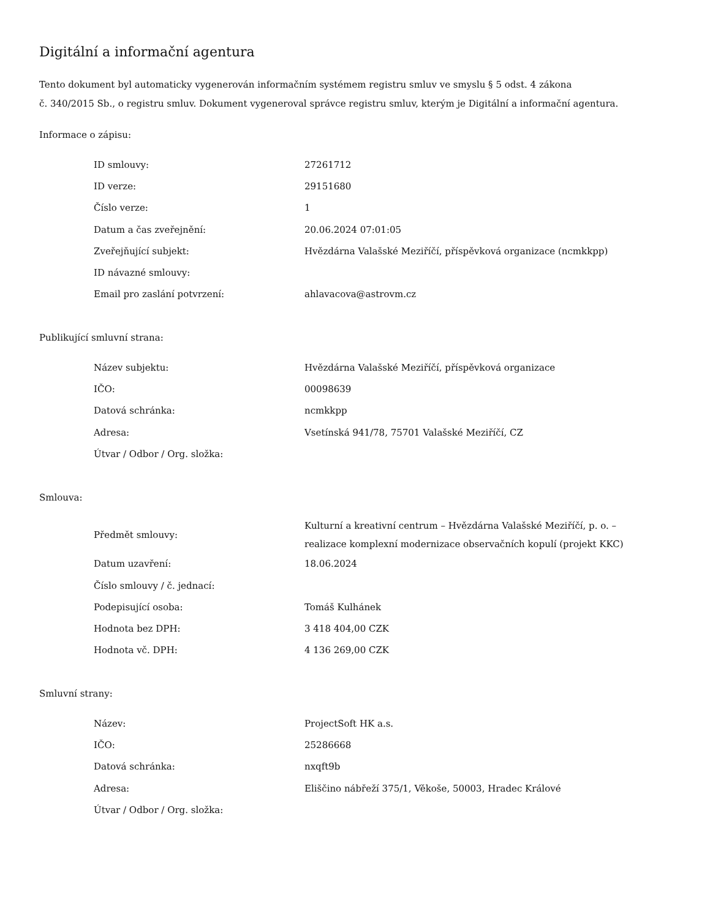Digitální a informační agentura
Tento dokument byl automaticky vygenerován informačním systémem registru smluv ve smyslu § 5 odst. 4 zákona
č. 340/2015 Sb., o registru smluv. Dokument vygeneroval správce registru smluv, kterým je Digitální a informační agentura.
Informace o zápisu:
| ID smlouvy: | 27261712 |
| ID verze: | 29151680 |
| Číslo verze: | 1 |
| Datum a čas zveřejnění: | 20.06.2024 07:01:05 |
| Zveřejňující subjekt: | Hvězdárna Valašské Meziříčí, příspěvková organizace (ncmkkpp) |
| ID návazné smlouvy: | |
| Email pro zaslání potvrzení: | ahlavacova@astrovm.cz |
Publikující smluvní strana:
| Název subjektu: | Hvězdárna Valašské Meziříčí, příspěvková organizace |
| IČO: | 00098639 |
| Datová schránka: | ncmkkpp |
| Adresa: | Vsetínská 941/78, 75701 Valašské Meziříčí, CZ |
| Útvar / Odbor / Org. složka: | |
Smlouva:
| Předmět smlouvy: | Kulturní a kreativní centrum – Hvězdárna Valašské Meziříčí, p. o. – realizace komplexní modernizace observačních kopulí (projekt KKC) |
| Datum uzavření: | 18.06.2024 |
| Číslo smlouvy / č. jednací: | |
| Podepisující osoba: | Tomáš Kulhánek |
| Hodnota bez DPH: | 3 418 404,00 CZK |
| Hodnota vč. DPH: | 4 136 269,00 CZK |
Smluvní strany:
| Název: | ProjectSoft HK a.s. |
| IČO: | 25286668 |
| Datová schránka: | nxqft9b |
| Adresa: | Eliščino nábřeží 375/1, Věkoše, 50003, Hradec Králové |
| Útvar / Odbor / Org. složka: | |